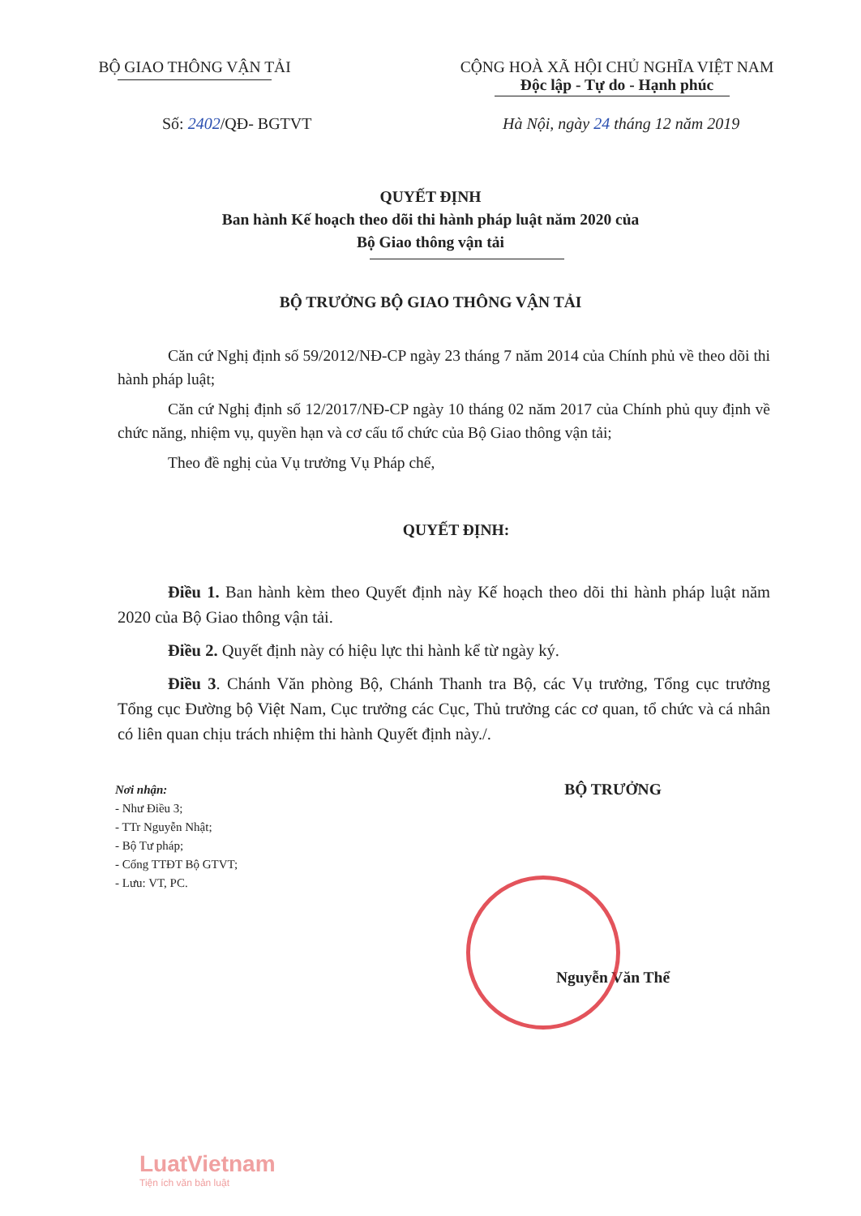BỘ GIAO THÔNG VẬN TẢI CỘNG HOÀ XÃ HỘI CHỦ NGHĨA VIỆT NAM
Độc lập - Tự do - Hạnh phúc
Số: 2402/QĐ- BGTVT Hà Nội, ngày 24 tháng 12 năm 2019
QUYẾT ĐỊNH
Ban hành Kế hoạch theo dõi thi hành pháp luật năm 2020 của
Bộ Giao thông vận tải
BỘ TRƯỞNG BỘ GIAO THÔNG VẬN TẢI
Căn cứ Nghị định số 59/2012/NĐ-CP ngày 23 tháng 7 năm 2014 của Chính phủ về theo dõi thi hành pháp luật;
Căn cứ Nghị định số 12/2017/NĐ-CP ngày 10 tháng 02 năm 2017 của Chính phủ quy định về chức năng, nhiệm vụ, quyền hạn và cơ cấu tổ chức của Bộ Giao thông vận tải;
Theo đề nghị của Vụ trưởng Vụ Pháp chế,
QUYẾT ĐỊNH:
Điều 1. Ban hành kèm theo Quyết định này Kế hoạch theo dõi thi hành pháp luật năm 2020 của Bộ Giao thông vận tải.
Điều 2. Quyết định này có hiệu lực thi hành kể từ ngày ký.
Điều 3. Chánh Văn phòng Bộ, Chánh Thanh tra Bộ, các Vụ trưởng, Tổng cục trưởng Tổng cục Đường bộ Việt Nam, Cục trưởng các Cục, Thủ trưởng các cơ quan, tổ chức và cá nhân có liên quan chịu trách nhiệm thi hành Quyết định này./.
Nơi nhận:
- Như Điều 3;
- TTr Nguyễn Nhật;
- Bộ Tư pháp;
- Cổng TTĐT Bộ GTVT;
- Lưu: VT, PC.
BỘ TRƯỞNG
Nguyễn Văn Thể
LuatVietnam
Tiện ích văn bản luật